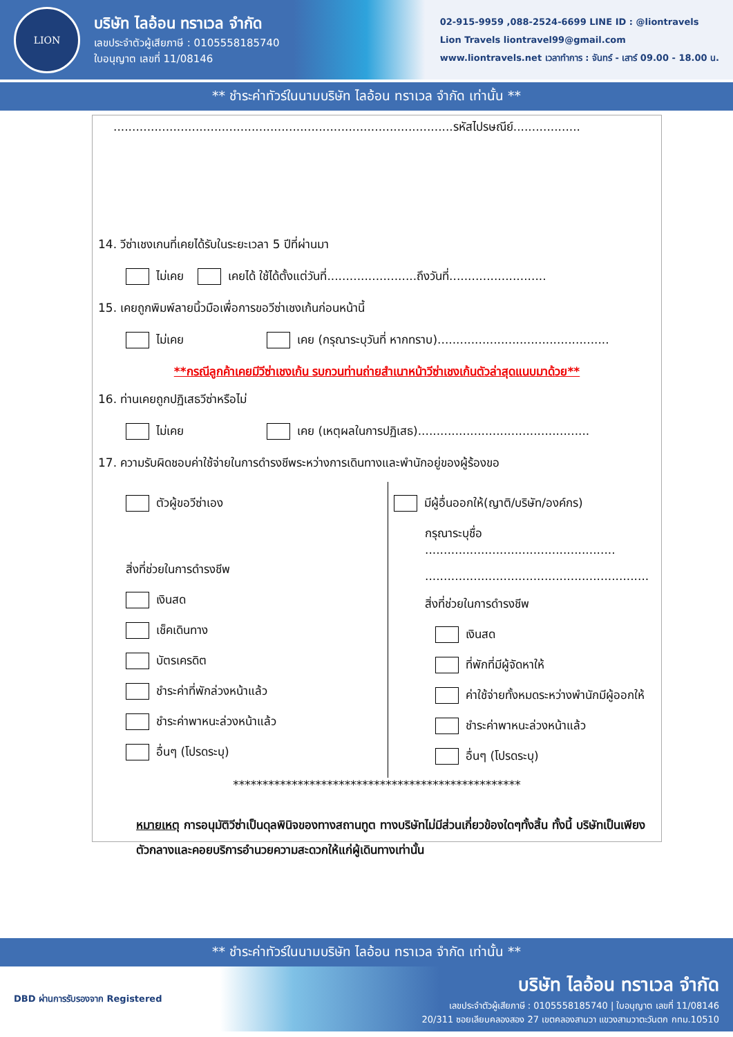LION
บริษัท ไลอ้อน ทราเวล จำกัด
เลขประจำตัวผู้เสียภาษี : 0105558185740
ใบอนุญาต เลขที่ 11/08146
02-915-9959 ,088-2524-6699 LINE ID : @liontravels
Lion Travels liontravel99@gmail.com
www.liontravels.net เวลาทำการ : จันทร์ - เสาร์ 09.00 - 18.00 น.
** ชำระค่าทัวร์ในนามบริษัท ไลอ้อน ทราเวล จำกัด เท่านั้น **
...........................................................................................รหัสไปรษณีย์..................
14. วีซ่าเชงเกนที่เคยได้รับในระยะเวลา 5 ปีที่ผ่านมา
ไม่เคย เคยได้ ใช้ได้ตั้งแต่วันที่........................ถึงวันที่..........................
15. เคยถูกพิมพ์ลายนิ้วมือเพื่อการขอวีซ่าเชงเก้นก่อนหน้านี้
ไม่เคย เคย (กรุณาระบุวันที่ หากทราบ)..............................................
**กรณีลูกค้าเคยมีวีซ่าเชงเก้น รบกวนท่านถ่ายสำเนาหน้าวีซ่าเชงเก้นตัวล่าสุดแนบมาด้วย**
16. ท่านเคยถูกปฏิเสธวีซ่าหรือไม่
ไม่เคย เคย (เหตุผลในการปฏิเสธ)..............................................
17. ความรับผิดชอบค่าใช้จ่ายในการดำรงชีพระหว่างการเดินทางและพำนักอยู่ของผู้ร้องขอ
ตัวผู้ขอวีซ่าเอง
สิ่งที่ช่วยในการดำรงชีพ
เงินสด
เช็คเดินทาง
บัตรเครดิต
ชำระค่าที่พักล่วงหน้าแล้ว
ชำระค่าพาหนะล่วงหน้าแล้ว
อื่นๆ (โปรดระบุ)
มีผู้อื่นออกให้(ญาติ/บริษัท/องค์กร)
กรุณาระบุชื่อ ...................................................
............................................................
สิ่งที่ช่วยในการดำรงชีพ
เงินสด
ที่พักที่มีผู้จัดหาให้
ค่าใช้จ่ายทั้งหมดระหว่างพำนักมีผู้ออกให้
ชำระค่าพาหนะล่วงหน้าแล้ว
อื่นๆ (โปรดระบุ)
*************************************************
หมายเหตุ การอนุมัติวีซ่าเป็นดุลพินิจของทางสถานทูต ทางบริษัทไม่มีส่วนเกี่ยวข้องใดๆทั้งสิ้น ทั้งนี้ บริษัทเป็นเพียงตัวกลางและคอยบริการอำนวยความสะดวกให้แก่ผู้เดินทางเท่านั้น
** ชำระค่าทัวร์ในนามบริษัท ไลอ้อน ทราเวล จำกัด เท่านั้น **
DBD ผ่านการรับรองจาก Registered
บริษัท ไลอ้อน ทราเวล จำกัด
เลขประจำตัวผู้เสียภาษี : 0105558185740 | ใบอนุญาต เลขที่ 11/08146
20/311 ซอยเลียบคลองสอง 27 เขตคลองสามวา แขวงสามวาตะวันตก กทม.10510